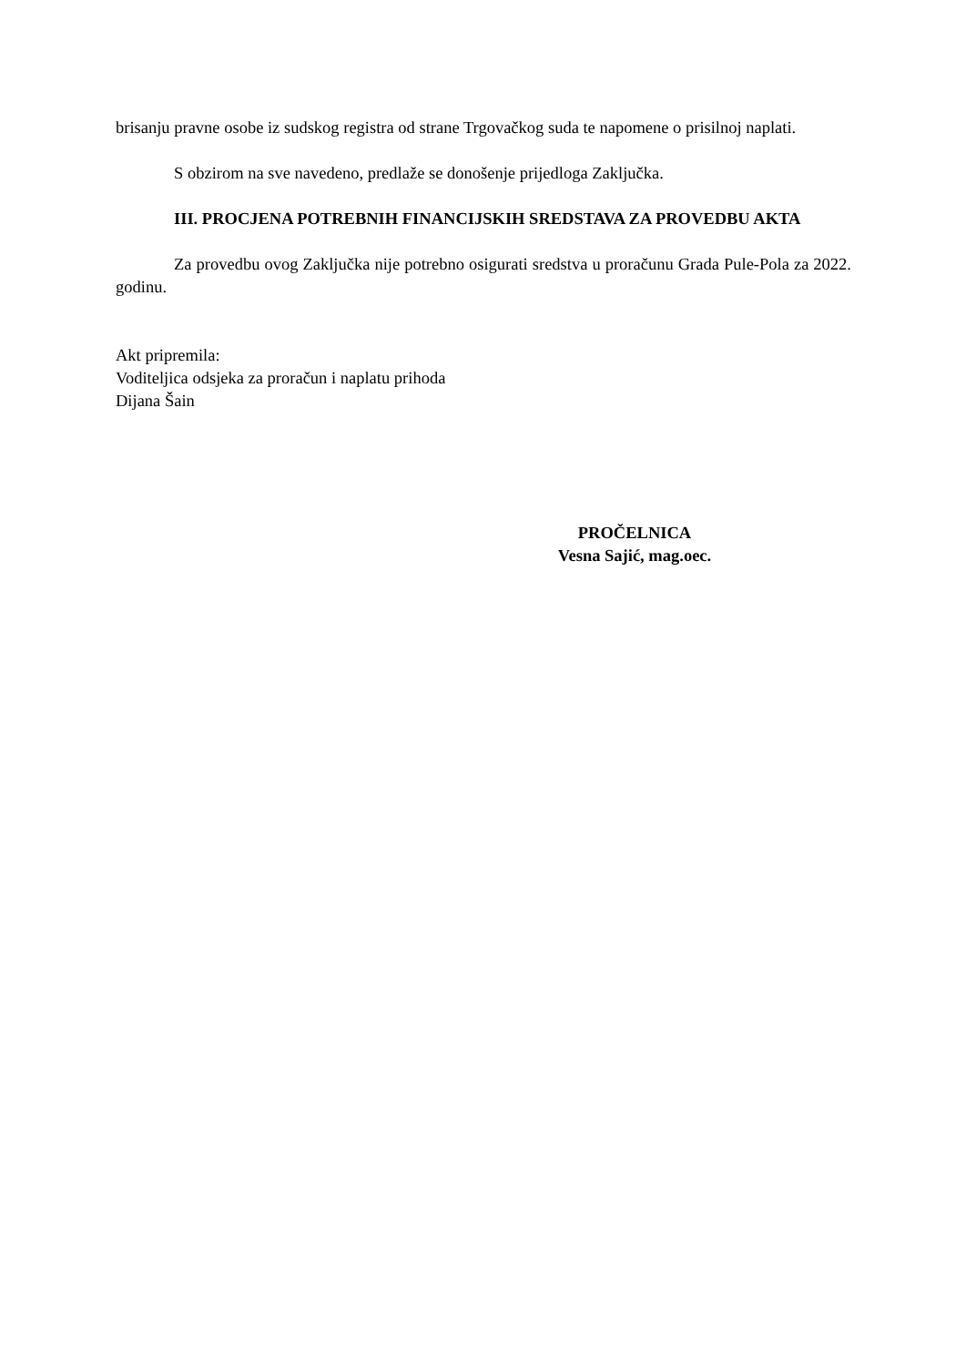brisanju pravne osobe iz sudskog registra od strane Trgovačkog suda te napomene o prisilnoj naplati.
S obzirom na sve navedeno, predlaže se donošenje prijedloga Zaključka.
III. PROCJENA POTREBNIH FINANCIJSKIH SREDSTAVA ZA PROVEDBU AKTA
Za provedbu ovog Zaključka nije potrebno osigurati sredstva u proračunu Grada Pule-Pola za 2022. godinu.
Akt pripremila:
Voditeljica odsjeka za proračun i naplatu prihoda
Dijana Šain
PROČELNICA
Vesna Sajić, mag.oec.